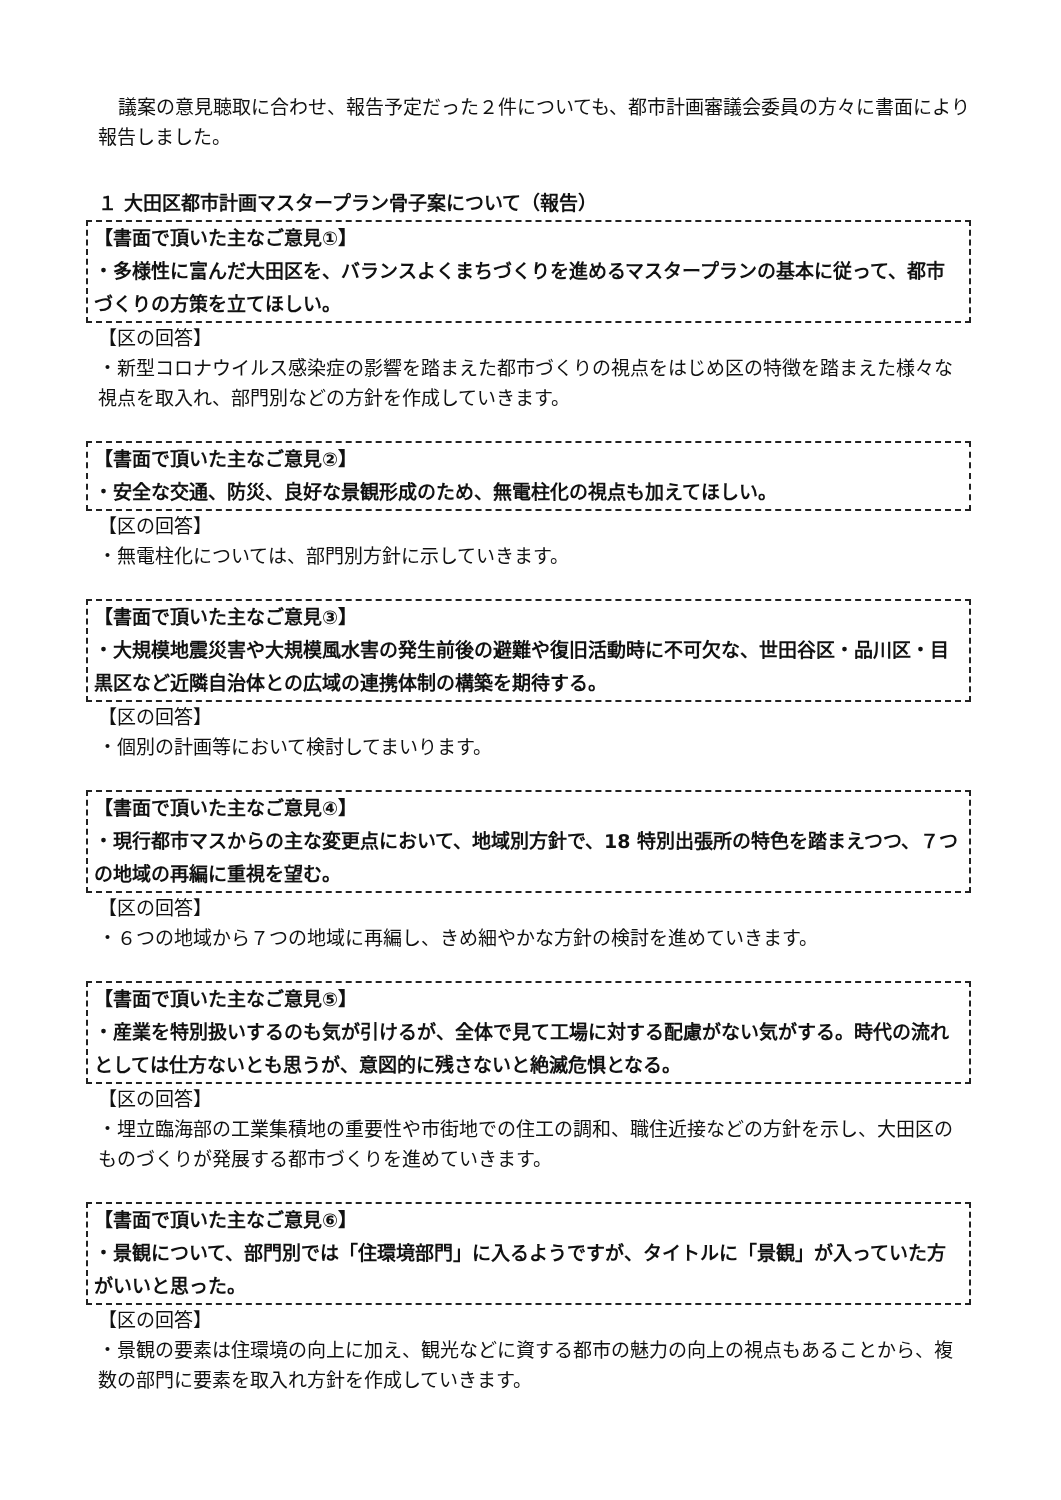議案の意見聴取に合わせ、報告予定だった２件についても、都市計画審議会委員の方々に書面により報告しました。
１ 大田区都市計画マスタープラン骨子案について（報告）
【書面で頂いた主なご意見①】
・多様性に富んだ大田区を、バランスよくまちづくりを進めるマスタープランの基本に従って、都市づくりの方策を立てほしい。
【区の回答】
・新型コロナウイルス感染症の影響を踏まえた都市づくりの視点をはじめ区の特徴を踏まえた様々な視点を取入れ、部門別などの方針を作成していきます。
【書面で頂いた主なご意見②】
・安全な交通、防災、良好な景観形成のため、無電柱化の視点も加えてほしい。
【区の回答】
・無電柱化については、部門別方針に示していきます。
【書面で頂いた主なご意見③】
・大規模地震災害や大規模風水害の発生前後の避難や復旧活動時に不可欠な、世田谷区・品川区・目黒区など近隣自治体との広域の連携体制の構築を期待する。
【区の回答】
・個別の計画等において検討してまいります。
【書面で頂いた主なご意見④】
・現行都市マスからの主な変更点において、地域別方針で、18 特別出張所の特色を踏まえつつ、７つの地域の再編に重視を望む。
【区の回答】
・６つの地域から７つの地域に再編し、きめ細やかな方針の検討を進めていきます。
【書面で頂いた主なご意見⑤】
・産業を特別扱いするのも気が引けるが、全体で見て工場に対する配慮がない気がする。時代の流れとしては仕方ないとも思うが、意図的に残さないと絶滅危惧となる。
【区の回答】
・埋立臨海部の工業集積地の重要性や市街地での住工の調和、職住近接などの方針を示し、大田区のものづくりが発展する都市づくりを進めていきます。
【書面で頂いた主なご意見⑥】
・景観について、部門別では「住環境部門」に入るようですが、タイトルに「景観」が入っていた方がいいと思った。
【区の回答】
・景観の要素は住環境の向上に加え、観光などに資する都市の魅力の向上の視点もあることから、複数の部門に要素を取入れ方針を作成していきます。